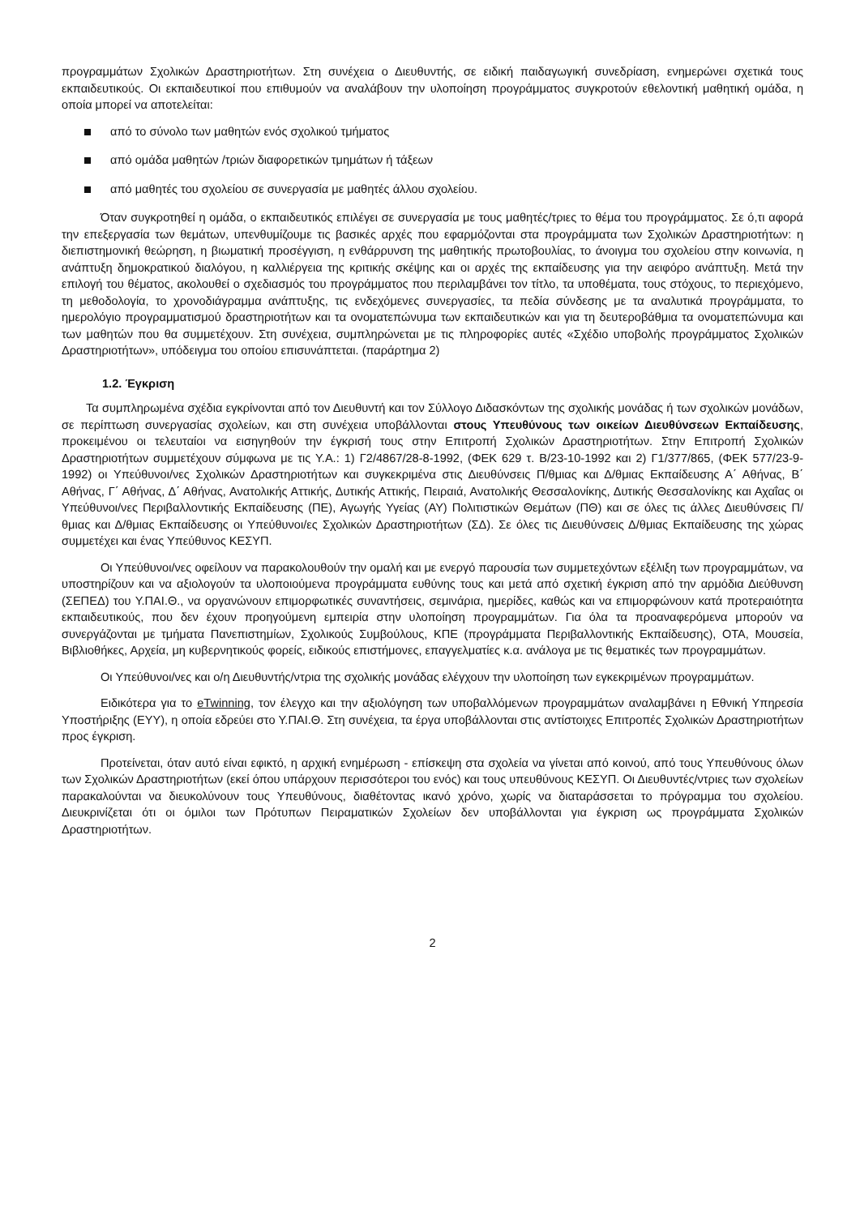προγραμμάτων Σχολικών Δραστηριοτήτων. Στη συνέχεια ο Διευθυντής, σε ειδική παιδαγωγική συνεδρίαση, ενημερώνει σχετικά τους εκπαιδευτικούς. Οι εκπαιδευτικοί που επιθυμούν να αναλάβουν την υλοποίηση προγράμματος συγκροτούν εθελοντική μαθητική ομάδα, η οποία μπορεί να αποτελείται:
από το σύνολο των μαθητών ενός σχολικού τμήματος
από ομάδα μαθητών /τριών διαφορετικών τμημάτων ή τάξεων
από μαθητές του σχολείου σε συνεργασία με μαθητές άλλου σχολείου.
Όταν συγκροτηθεί η ομάδα, ο εκπαιδευτικός επιλέγει σε συνεργασία με τους μαθητές/τριες το θέμα του προγράμματος. Σε ό,τι αφορά την επεξεργασία των θεμάτων, υπενθυμίζουμε τις βασικές αρχές που εφαρμόζονται στα προγράμματα των Σχολικών Δραστηριοτήτων: η διεπιστημονική θεώρηση, η βιωματική προσέγγιση, η ενθάρρυνση της μαθητικής πρωτοβουλίας, το άνοιγμα του σχολείου στην κοινωνία, η ανάπτυξη δημοκρατικού διαλόγου, η καλλιέργεια της κριτικής σκέψης και οι αρχές της εκπαίδευσης για την αειφόρο ανάπτυξη. Μετά την επιλογή του θέματος, ακολουθεί ο σχεδιασμός του προγράμματος που περιλαμβάνει τον τίτλο, τα υποθέματα, τους στόχους, το περιεχόμενο, τη μεθοδολογία, το χρονοδιάγραμμα ανάπτυξης, τις ενδεχόμενες συνεργασίες, τα πεδία σύνδεσης με τα αναλυτικά προγράμματα, το ημερολόγιο προγραμματισμού δραστηριοτήτων και τα ονοματεπώνυμα των εκπαιδευτικών και για τη δευτεροβάθμια τα ονοματεπώνυμα και των μαθητών που θα συμμετέχουν. Στη συνέχεια, συμπληρώνεται με τις πληροφορίες αυτές «Σχέδιο υποβολής προγράμματος Σχολικών Δραστηριοτήτων», υπόδειγμα του οποίου επισυνάπτεται. (παράρτημα 2)
1.2. Έγκριση
Τα συμπληρωμένα σχέδια εγκρίνονται από τον Διευθυντή και τον Σύλλογο Διδασκόντων της σχολικής μονάδας ή των σχολικών μονάδων, σε περίπτωση συνεργασίας σχολείων, και στη συνέχεια υποβάλλονται στους Υπευθύνους των οικείων Διευθύνσεων Εκπαίδευσης, προκειμένου οι τελευταίοι να εισηγηθούν την έγκρισή τους στην Επιτροπή Σχολικών Δραστηριοτήτων. Στην Επιτροπή Σχολικών Δραστηριοτήτων συμμετέχουν σύμφωνα με τις Υ.Α.: 1) Γ2/4867/28-8-1992, (ΦΕΚ 629 τ. Β/23-10-1992 και 2) Γ1/377/865, (ΦΕΚ 577/23-9-1992) οι Υπεύθυνοι/νες Σχολικών Δραστηριοτήτων και συγκεκριμένα στις Διευθύνσεις Π/θμιας και Δ/θμιας Εκπαίδευσης Α΄ Αθήνας, Β΄ Αθήνας, Γ΄ Αθήνας, Δ΄ Αθήνας, Ανατολικής Αττικής, Δυτικής Αττικής, Πειραιά, Ανατολικής Θεσσαλονίκης, Δυτικής Θεσσαλονίκης και Αχαΐας οι Υπεύθυνοι/νες Περιβαλλοντικής Εκπαίδευσης (ΠΕ), Αγωγής Υγείας (ΑΥ) Πολιτιστικών Θεμάτων (ΠΘ) και σε όλες τις άλλες Διευθύνσεις Π/θμιας και Δ/θμιας Εκπαίδευσης οι Υπεύθυνοι/ες Σχολικών Δραστηριοτήτων (ΣΔ). Σε όλες τις Διευθύνσεις Δ/θμιας Εκπαίδευσης της χώρας συμμετέχει και ένας Υπεύθυνος ΚΕΣΥΠ.
Οι Υπεύθυνοι/νες οφείλουν να παρακολουθούν την ομαλή και με ενεργό παρουσία των συμμετεχόντων εξέλιξη των προγραμμάτων, να υποστηρίζουν και να αξιολογούν τα υλοποιούμενα προγράμματα ευθύνης τους και μετά από σχετική έγκριση από την αρμόδια Διεύθυνση (ΣΕΠΕΔ) του Υ.ΠΑΙ.Θ., να οργανώνουν επιμορφωτικές συναντήσεις, σεμινάρια, ημερίδες, καθώς και να επιμορφώνουν κατά προτεραιότητα εκπαιδευτικούς, που δεν έχουν προηγούμενη εμπειρία στην υλοποίηση προγραμμάτων. Για όλα τα προαναφερόμενα μπορούν να συνεργάζονται με τμήματα Πανεπιστημίων, Σχολικούς Συμβούλους, ΚΠΕ (προγράμματα Περιβαλλοντικής Εκπαίδευσης), ΟΤΑ, Μουσεία, Βιβλιοθήκες, Αρχεία, μη κυβερνητικούς φορείς, ειδικούς επιστήμονες, επαγγελματίες κ.α. ανάλογα με τις θεματικές των προγραμμάτων.
Οι Υπεύθυνοι/νες και ο/η Διευθυντής/ντρια της σχολικής μονάδας ελέγχουν την υλοποίηση των εγκεκριμένων προγραμμάτων.
Ειδικότερα για το eTwinning, τον έλεγχο και την αξιολόγηση των υποβαλλόμενων προγραμμάτων αναλαμβάνει η Εθνική Υπηρεσία Υποστήριξης (ΕΥΥ), η οποία εδρεύει στο Υ.ΠΑΙ.Θ. Στη συνέχεια, τα έργα υποβάλλονται στις αντίστοιχες Επιτροπές Σχολικών Δραστηριοτήτων προς έγκριση.
Προτείνεται, όταν αυτό είναι εφικτό, η αρχική ενημέρωση - επίσκεψη στα σχολεία να γίνεται από κοινού, από τους Υπευθύνους όλων των Σχολικών Δραστηριοτήτων (εκεί όπου υπάρχουν περισσότεροι του ενός) και τους υπευθύνους ΚΕΣΥΠ. Οι Διευθυντές/ντριες των σχολείων παρακαλούνται να διευκολύνουν τους Υπευθύνους, διαθέτοντας ικανό χρόνο, χωρίς να διαταράσσεται το πρόγραμμα του σχολείου. Διευκρινίζεται ότι οι όμιλοι των Πρότυπων Πειραματικών Σχολείων δεν υποβάλλονται για έγκριση ως προγράμματα Σχολικών Δραστηριοτήτων.
2